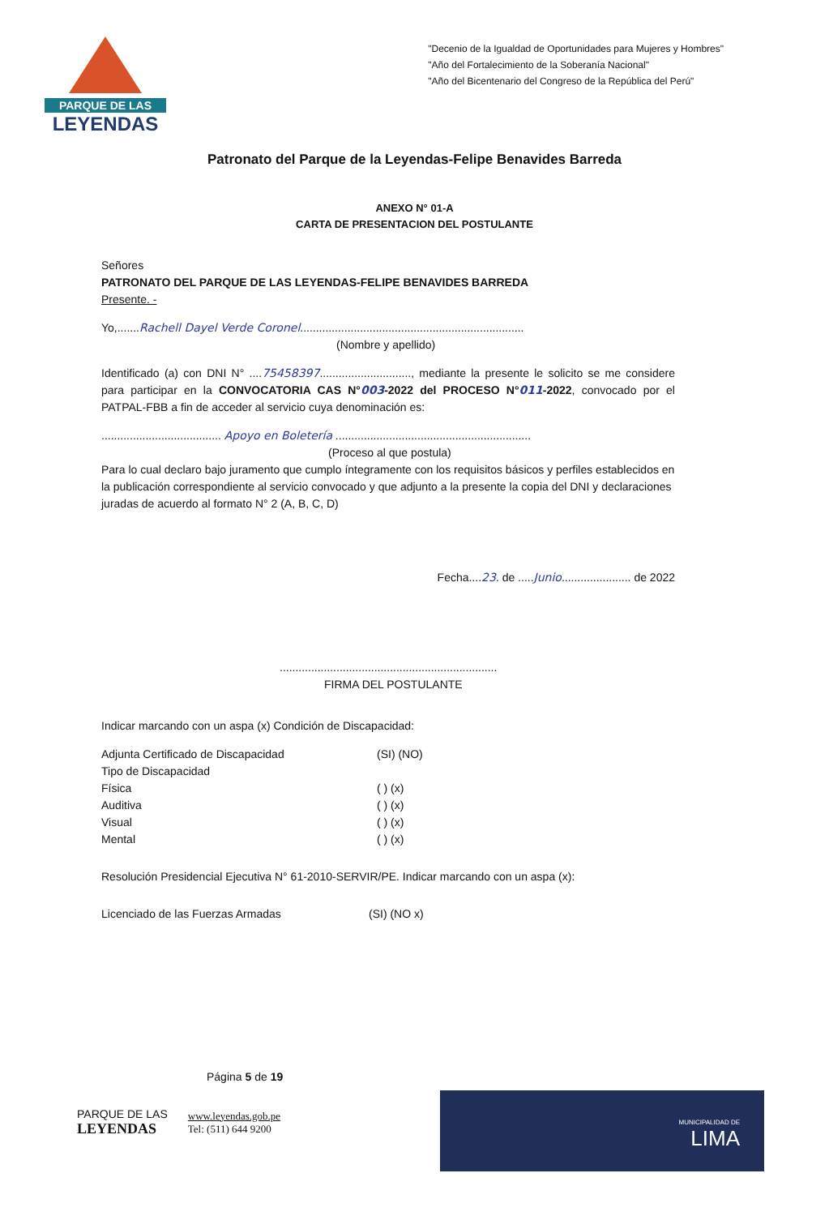PARQUE DE LAS
LEYENDAS
"Decenio de la Igualdad de Oportunidades para Mujeres y Hombres"
"Año del Fortalecimiento de la Soberanía Nacional"
"Año del Bicentenario del Congreso de la República del Perú"
Patronato del Parque de la Leyendas-Felipe Benavides Barreda
ANEXO N° 01-A
CARTA DE PRESENTACION DEL POSTULANTE
Señores
PATRONATO DEL PARQUE DE LAS LEYENDAS-FELIPE BENAVIDES BARREDA
Presente. -
Yo,.......Rachell Dayel Verde Coronel.......................................................................
(Nombre y apellido)
Identificado (a) con DNI N° ....75458397............................., mediante la presente le solicito se me considere para participar en la CONVOCATORIA CAS N°003-2022 del PROCESO N°011-2022, convocado por el PATPAL-FBB a fin de acceder al servicio cuya denominación es:
...................................... Apoyo en Boletería ..............................................................
(Proceso al que postula)
Para lo cual declaro bajo juramento que cumplo íntegramente con los requisitos básicos y perfiles establecidos en la publicación correspondiente al servicio convocado y que adjunto a la presente la copia del DNI y declaraciones juradas de acuerdo al formato N° 2 (A, B, C, D)
Fecha....23. de .....Junio...................... de 2022
.....................................................................
FIRMA DEL POSTULANTE
Indicar marcando con un aspa (x) Condición de Discapacidad:
Adjunta Certificado de Discapacidad (SI) (NO)
Tipo de Discapacidad
Física ( ) (x)
Auditiva ( ) (x)
Visual ( ) (x)
Mental ( ) (x)
Resolución Presidencial Ejecutiva N° 61-2010-SERVIR/PE. Indicar marcando con un aspa (x):
Licenciado de las Fuerzas Armadas (SI) (NO x)
Página 5 de 19
PARQUE DE LAS
LEYENDAS
www.leyendas.gob.pe
Tel: (511) 644 9200
MUNICIPALIDAD DE
LIMA